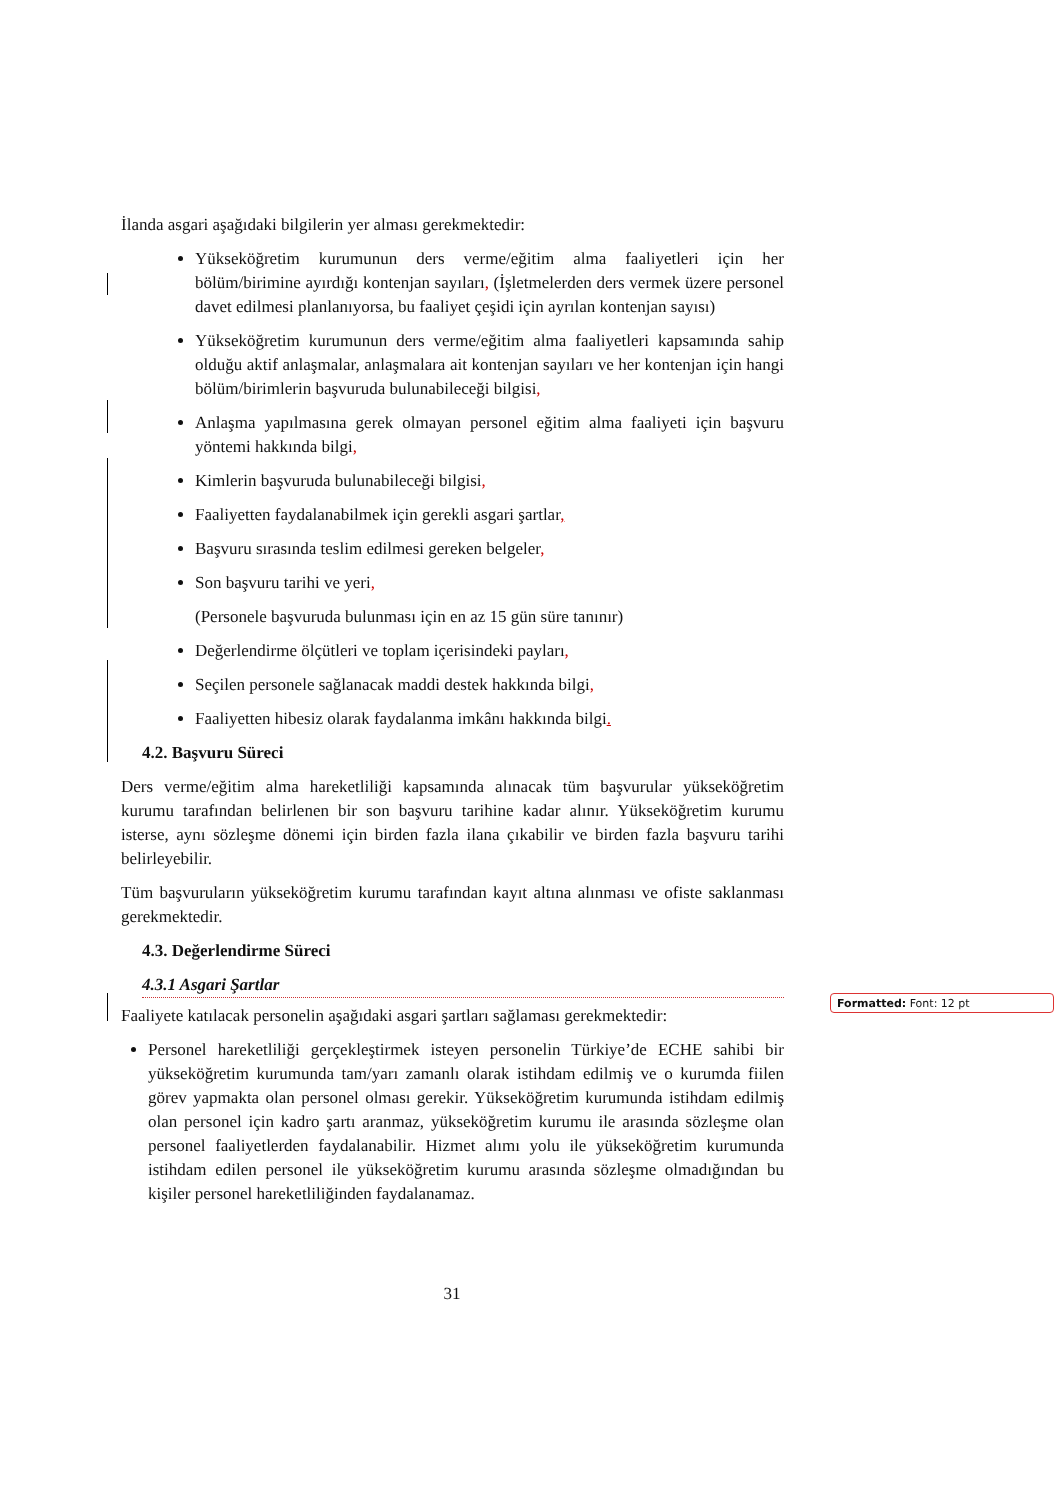İlanda asgari aşağıdaki bilgilerin yer alması gerekmektedir:
Yükseköğretim kurumunun ders verme/eğitim alma faaliyetleri için her bölüm/birimine ayırdığı kontenjan sayıları, (İşletmelerden ders vermek üzere personel davet edilmesi planlanıyorsa, bu faaliyet çeşidi için ayrılan kontenjan sayısı)
Yükseköğretim kurumunun ders verme/eğitim alma faaliyetleri kapsamında sahip olduğu aktif anlaşmalar, anlaşmalara ait kontenjan sayıları ve her kontenjan için hangi bölüm/birimlerin başvuruda bulunabileceği bilgisi,
Anlaşma yapılmasına gerek olmayan personel eğitim alma faaliyeti için başvuru yöntemi hakkında bilgi,
Kimlerin başvuruda bulunabileceği bilgisi,
Faaliyetten faydalanabilmek için gerekli asgari şartlar,
Başvuru sırasında teslim edilmesi gereken belgeler,
Son başvuru tarihi ve yeri,
(Personele başvuruda bulunması için en az 15 gün süre tanınır)
Değerlendirme ölçütleri ve toplam içerisindeki payları,
Seçilen personele sağlanacak maddi destek hakkında bilgi,
Faaliyetten hibesiz olarak faydalanma imkânı hakkında bilgi.
4.2. Başvuru Süreci
Ders verme/eğitim alma hareketliliği kapsamında alınacak tüm başvurular yükseköğretim kurumu tarafından belirlenen bir son başvuru tarihine kadar alınır. Yükseköğretim kurumu isterse, aynı sözleşme dönemi için birden fazla ilana çıkabilir ve birden fazla başvuru tarihi belirleyebilir.
Tüm başvuruların yükseköğretim kurumu tarafından kayıt altına alınması ve ofiste saklanması gerekmektedir.
4.3. Değerlendirme Süreci
4.3.1 Asgari Şartlar
Faaliyete katılacak personelin aşağıdaki asgari şartları sağlaması gerekmektedir:
Personel hareketliliği gerçekleştirmek isteyen personelin Türkiye’de ECHE sahibi bir yükseköğretim kurumunda tam/yarı zamanlı olarak istihdam edilmiş ve o kurumda fiilen görev yapmakta olan personel olması gerekir. Yükseköğretim kurumunda istihdam edilmiş olan personel için kadro şartı aranmaz, yükseköğretim kurumu ile arasında sözleşme olan personel faaliyetlerden faydalanabilir. Hizmet alımı yolu ile yükseköğretim kurumunda istihdam edilen personel ile yükseköğretim kurumu arasında sözleşme olmadığından bu kişiler personel hareketliliğinden faydalanamaz.
Formatted: Font: 12 pt
31